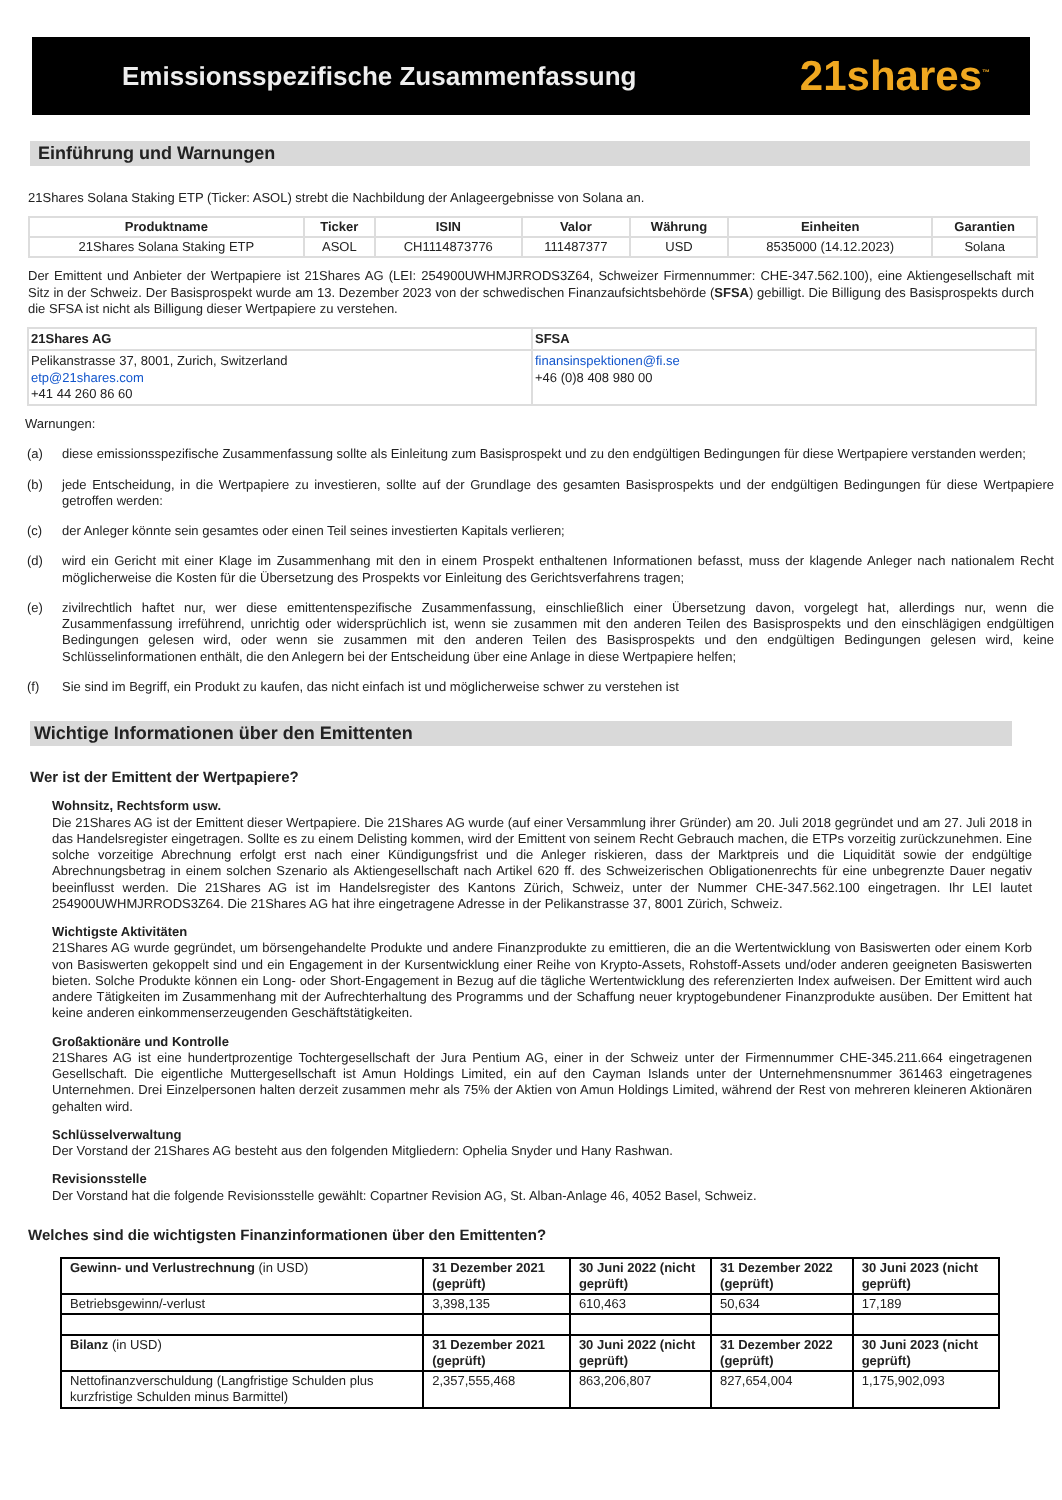Emissionsspezifische Zusammenfassung
21shares<sup>™</sup>
Einführung und Warnungen
21Shares Solana Staking ETP (Ticker: ASOL) strebt die Nachbildung der Anlageergebnisse von Solana an.
| Produktname | Ticker | ISIN | Valor | Währung | Einheiten | Garantien |
| --- | --- | --- | --- | --- | --- | --- |
| 21Shares Solana Staking ETP | ASOL | CH1114873776 | 111487377 | USD | 8535000 (14.12.2023) | Solana |
Der Emittent und Anbieter der Wertpapiere ist 21Shares AG (LEI: 254900UWHMJRRODS3Z64, Schweizer Firmennummer: CHE-347.562.100), eine Aktiengesellschaft mit Sitz in der Schweiz. Der Basisprospekt wurde am 13. Dezember 2023 von der schwedischen Finanzaufsichtsbehörde (SFSA) gebilligt. Die Billigung des Basisprospekts durch die SFSA ist nicht als Billigung dieser Wertpapiere zu verstehen.
| 21Shares AG | SFSA |
| Pelikanstrasse 37, 8001, Zurich, Switzerland etp@21shares.com +41 44 260 86 60 | finansinspektionen@fi.se +46 (0)8 408 980 00 |
Warnungen:
(a) diese emissionsspezifische Zusammenfassung sollte als Einleitung zum Basisprospekt und zu den endgültigen Bedingungen für diese Wertpapiere verstanden werden;
(b) jede Entscheidung, in die Wertpapiere zu investieren, sollte auf der Grundlage des gesamten Basisprospekts und der endgültigen Bedingungen für diese Wertpapiere getroffen werden:
(c) der Anleger könnte sein gesamtes oder einen Teil seines investierten Kapitals verlieren;
(d) wird ein Gericht mit einer Klage im Zusammenhang mit den in einem Prospekt enthaltenen Informationen befasst, muss der klagende Anleger nach nationalem Recht möglicherweise die Kosten für die Übersetzung des Prospekts vor Einleitung des Gerichtsverfahrens tragen;
(e) zivilrechtlich haftet nur, wer diese emittentenspezifische Zusammenfassung, einschließlich einer Übersetzung davon, vorgelegt hat, allerdings nur, wenn die Zusammenfassung irreführend, unrichtig oder widersprüchlich ist, wenn sie zusammen mit den anderen Teilen des Basisprospekts und den einschlägigen endgültigen Bedingungen gelesen wird, oder wenn sie zusammen mit den anderen Teilen des Basisprospekts und den endgültigen Bedingungen gelesen wird, keine Schlüsselinformationen enthält, die den Anlegern bei der Entscheidung über eine Anlage in diese Wertpapiere helfen;
(f) Sie sind im Begriff, ein Produkt zu kaufen, das nicht einfach ist und möglicherweise schwer zu verstehen ist
Wichtige Informationen über den Emittenten
Wer ist der Emittent der Wertpapiere?
Wohnsitz, Rechtsform usw.
Die 21Shares AG ist der Emittent dieser Wertpapiere. Die 21Shares AG wurde (auf einer Versammlung ihrer Gründer) am 20. Juli 2018 gegründet und am 27. Juli 2018 in das Handelsregister eingetragen. Sollte es zu einem Delisting kommen, wird der Emittent von seinem Recht Gebrauch machen, die ETPs vorzeitig zurückzunehmen. Eine solche vorzeitige Abrechnung erfolgt erst nach einer Kündigungsfrist und die Anleger riskieren, dass der Marktpreis und die Liquidität sowie der endgültige Abrechnungsbetrag in einem solchen Szenario als Aktiengesellschaft nach Artikel 620 ff. des Schweizerischen Obligationenrechts für eine unbegrenzte Dauer negativ beeinflusst werden. Die 21Shares AG ist im Handelsregister des Kantons Zürich, Schweiz, unter der Nummer CHE-347.562.100 eingetragen. Ihr LEI lautet 254900UWHMJRRODS3Z64. Die 21Shares AG hat ihre eingetragene Adresse in der Pelikanstrasse 37, 8001 Zürich, Schweiz.
Wichtigste Aktivitäten
21Shares AG wurde gegründet, um börsengehandelte Produkte und andere Finanzprodukte zu emittieren, die an die Wertentwicklung von Basiswerten oder einem Korb von Basiswerten gekoppelt sind und ein Engagement in der Kursentwicklung einer Reihe von Krypto-Assets, Rohstoff-Assets und/oder anderen geeigneten Basiswerten bieten. Solche Produkte können ein Long- oder Short-Engagement in Bezug auf die tägliche Wertentwicklung des referenzierten Index aufweisen. Der Emittent wird auch andere Tätigkeiten im Zusammenhang mit der Aufrechterhaltung des Programms und der Schaffung neuer kryptogebundener Finanzprodukte ausüben. Der Emittent hat keine anderen einkommenserzeugenden Geschäftstätigkeiten.
Großaktionäre und Kontrolle
21Shares AG ist eine hundertprozentige Tochtergesellschaft der Jura Pentium AG, einer in der Schweiz unter der Firmennummer CHE-345.211.664 eingetragenen Gesellschaft. Die eigentliche Muttergesellschaft ist Amun Holdings Limited, ein auf den Cayman Islands unter der Unternehmensnummer 361463 eingetragenes Unternehmen. Drei Einzelpersonen halten derzeit zusammen mehr als 75% der Aktien von Amun Holdings Limited, während der Rest von mehreren kleineren Aktionären gehalten wird.
Schlüsselverwaltung
Der Vorstand der 21Shares AG besteht aus den folgenden Mitgliedern: Ophelia Snyder und Hany Rashwan.
Revisionsstelle
Der Vorstand hat die folgende Revisionsstelle gewählt: Copartner Revision AG, St. Alban-Anlage 46, 4052 Basel, Schweiz.
Welches sind die wichtigsten Finanzinformationen über den Emittenten?
| Gewinn- und Verlustrechnung (in USD) | 31 Dezember 2021 (geprüft) | 30 Juni 2022 (nicht geprüft) | 31 Dezember 2022 (geprüft) | 30 Juni 2023 (nicht geprüft) |
| Betriebsgewinn/-verlust | 3,398,135 | 610,463 | 50,634 | 17,189 |
| Bilanz (in USD) | 31 Dezember 2021 (geprüft) | 30 Juni 2022 (nicht geprüft) | 31 Dezember 2022 (geprüft) | 30 Juni 2023 (nicht geprüft) |
| Nettofinanzverschuldung (Langfristige Schulden plus kurzfristige Schulden minus Barmittel) | 2,357,555,468 | 863,206,807 | 827,654,004 | 1,175,902,093 |